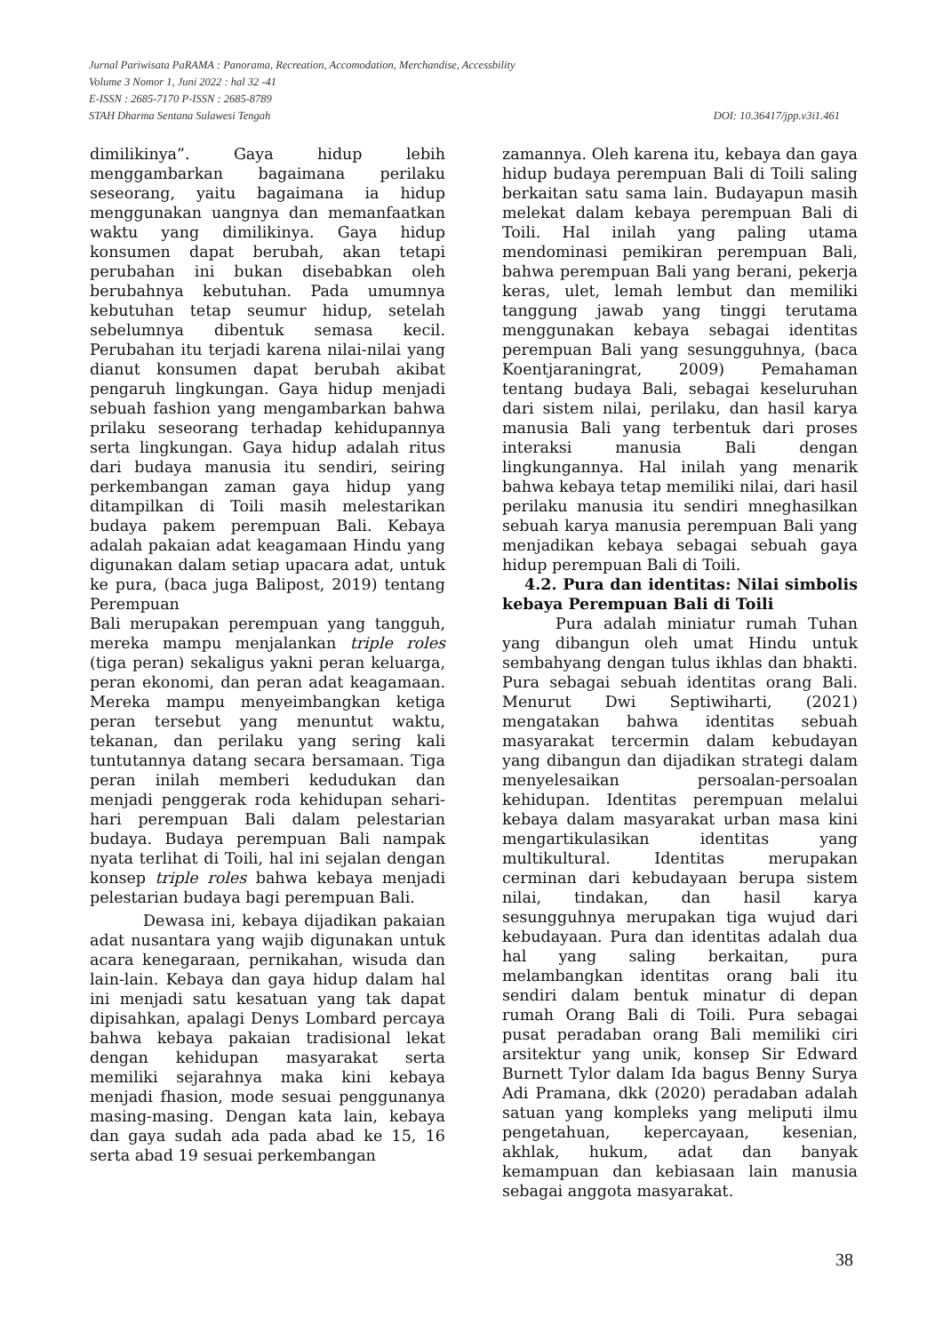Jurnal Pariwisata PaRAMA : Panorama, Recreation, Accomodation, Merchandise, Accessbility
Volume 3 Nomor 1, Juni 2022 : hal 32 -41
E-ISSN : 2685-7170 P-ISSN : 2685-8789
DOI: 10.36417/jpp.v3i1.461 STAH Dharma Sentana Sulawesi Tengah
dimilikinya”. Gaya hidup lebih menggambarkan bagaimana perilaku seseorang, yaitu bagaimana ia hidup menggunakan uangnya dan memanfaatkan waktu yang dimilikinya. Gaya hidup konsumen dapat berubah, akan tetapi perubahan ini bukan disebabkan oleh berubahnya kebutuhan. Pada umumnya kebutuhan tetap seumur hidup, setelah sebelumnya dibentuk semasa kecil. Perubahan itu terjadi karena nilai-nilai yang dianut konsumen dapat berubah akibat pengaruh lingkungan. Gaya hidup menjadi sebuah fashion yang mengambarkan bahwa prilaku seseorang terhadap kehidupannya serta lingkungan. Gaya hidup adalah ritus dari budaya manusia itu sendiri, seiring perkembangan zaman gaya hidup yang ditampilkan di Toili masih melestarikan budaya pakem perempuan Bali. Kebaya adalah pakaian adat keagamaan Hindu yang digunakan dalam setiap upacara adat, untuk ke pura, (baca juga Balipost, 2019) tentang Perempuan
Bali merupakan perempuan yang tangguh, mereka mampu menjalankan triple roles (tiga peran) sekaligus yakni peran keluarga, peran ekonomi, dan peran adat keagamaan. Mereka mampu menyeimbangkan ketiga peran tersebut yang menuntut waktu, tekanan, dan perilaku yang sering kali tuntutannya datang secara bersamaan. Tiga peran inilah memberi kedudukan dan menjadi penggerak roda kehidupan sehari-hari perempuan Bali dalam pelestarian budaya. Budaya perempuan Bali nampak nyata terlihat di Toili, hal ini sejalan dengan konsep triple roles bahwa kebaya menjadi pelestarian budaya bagi perempuan Bali.
Dewasa ini, kebaya dijadikan pakaian adat nusantara yang wajib digunakan untuk acara kenegaraan, pernikahan, wisuda dan lain-lain. Kebaya dan gaya hidup dalam hal ini menjadi satu kesatuan yang tak dapat dipisahkan, apalagi Denys Lombard percaya bahwa kebaya pakaian tradisional lekat dengan kehidupan masyarakat serta memiliki sejarahnya maka kini kebaya menjadi fhasion, mode sesuai penggunanya masing-masing. Dengan kata lain, kebaya dan gaya sudah ada pada abad ke 15, 16 serta abad 19 sesuai perkembangan
zamannya. Oleh karena itu, kebaya dan gaya hidup budaya perempuan Bali di Toili saling berkaitan satu sama lain. Budayapun masih melekat dalam kebaya perempuan Bali di Toili. Hal inilah yang paling utama mendominasi pemikiran perempuan Bali, bahwa perempuan Bali yang berani, pekerja keras, ulet, lemah lembut dan memiliki tanggung jawab yang tinggi terutama menggunakan kebaya sebagai identitas perempuan Bali yang sesungguhnya, (baca Koentjaraningrat, 2009) Pemahaman tentang budaya Bali, sebagai keseluruhan dari sistem nilai, perilaku, dan hasil karya manusia Bali yang terbentuk dari proses interaksi manusia Bali dengan lingkungannya. Hal inilah yang menarik bahwa kebaya tetap memiliki nilai, dari hasil perilaku manusia itu sendiri mneghasilkan sebuah karya manusia perempuan Bali yang menjadikan kebaya sebagai sebuah gaya hidup perempuan Bali di Toili.
4.2. Pura dan identitas: Nilai simbolis kebaya Perempuan Bali di Toili
Pura adalah miniatur rumah Tuhan yang dibangun oleh umat Hindu untuk sembahyang dengan tulus ikhlas dan bhakti. Pura sebagai sebuah identitas orang Bali. Menurut Dwi Septiwiharti, (2021) mengatakan bahwa identitas sebuah masyarakat tercermin dalam kebudayan yang dibangun dan dijadikan strategi dalam menyelesaikan persoalan-persoalan kehidupan. Identitas perempuan melalui kebaya dalam masyarakat urban masa kini mengartikulasikan identitas yang multikultural. Identitas merupakan cerminan dari kebudayaan berupa sistem nilai, tindakan, dan hasil karya sesungguhnya merupakan tiga wujud dari kebudayaan. Pura dan identitas adalah dua hal yang saling berkaitan, pura melambangkan identitas orang bali itu sendiri dalam bentuk minatur di depan rumah Orang Bali di Toili. Pura sebagai pusat peradaban orang Bali memiliki ciri arsitektur yang unik, konsep Sir Edward Burnett Tylor dalam Ida bagus Benny Surya Adi Pramana, dkk (2020) peradaban adalah satuan yang kompleks yang meliputi ilmu pengetahuan, kepercayaan, kesenian, akhlak, hukum, adat dan banyak kemampuan dan kebiasaan lain manusia sebagai anggota masyarakat.
38